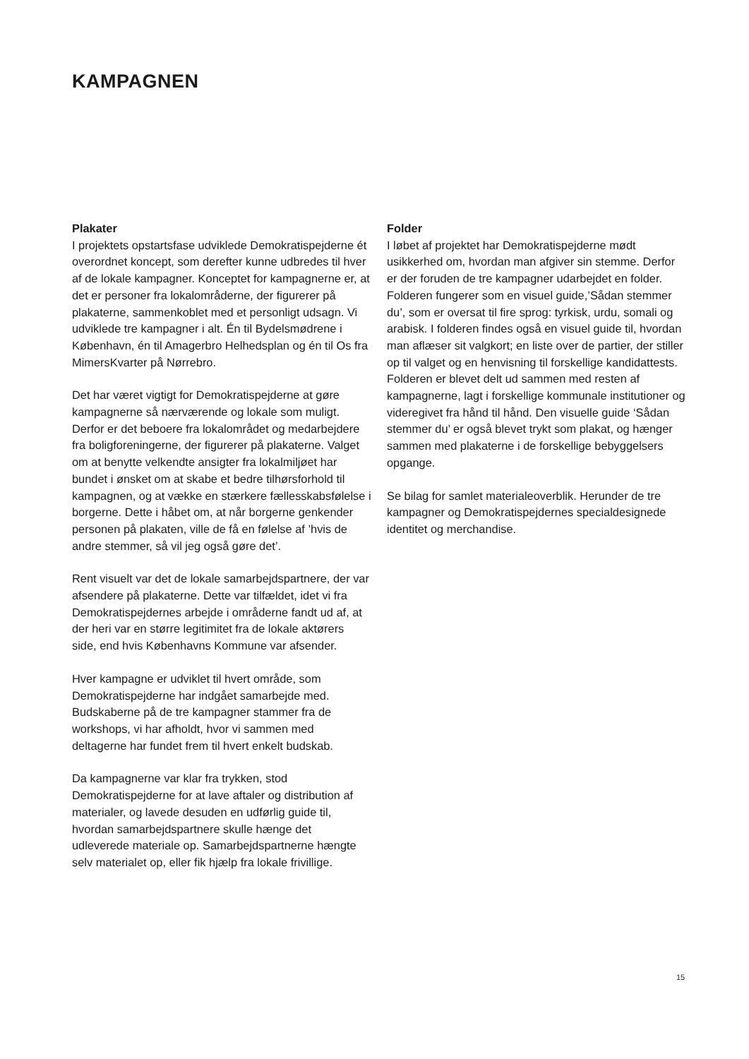KAMPAGNEN
Plakater
I projektets opstartsfase udviklede Demokratispejderne ét overordnet koncept, som derefter kunne udbredes til hver af de lokale kampagner. Konceptet for kampagnerne er, at det er personer fra lokalområderne, der figurerer på plakaterne, sammenkoblet med et personligt udsagn. Vi udviklede tre kampagner i alt. Én til Bydelsmødrene i København, én til Amagerbro Helhedsplan og én til Os fra MimersKvarter på Nørrebro.
Det har været vigtigt for Demokratispejderne at gøre kampagnerne så nærværende og lokale som muligt. Derfor er det beboere fra lokalområdet og medarbejdere fra boligforeningerne, der figurerer på plakaterne. Valget om at benytte velkendte ansigter fra lokalmiljøet har bundet i ønsket om at skabe et bedre tilhørsforhold til kampagnen, og at vække en stærkere fællesskabsfølelse i borgerne. Dette i håbet om, at når borgerne genkender personen på plakaten, ville de få en følelse af ’hvis de andre stemmer, så vil jeg også gøre det’.
Rent visuelt var det de lokale samarbejdspartnere, der var afsendere på plakaterne. Dette var tilfældet, idet vi fra Demokratispejdernes arbejde i områderne fandt ud af, at der heri var en større legitimitet fra de lokale aktørers side, end hvis Københavns Kommune var afsender.
Hver kampagne er udviklet til hvert område, som Demokratispejderne har indgået samarbejde med. Budskaberne på de tre kampagner stammer fra de workshops, vi har afholdt, hvor vi sammen med deltagerne har fundet frem til hvert enkelt budskab.
Da kampagnerne var klar fra trykken, stod Demokratispejderne for at lave aftaler og distribution af materialer, og lavede desuden en udførlig guide til, hvordan samarbejdspartnere skulle hænge det udleverede materiale op. Samarbejdspartnerne hængte selv materialet op, eller fik hjælp fra lokale frivillige.
Folder
I løbet af projektet har Demokratispejderne mødt usikkerhed om, hvordan man afgiver sin stemme. Derfor er der foruden de tre kampagner udarbejdet en folder. Folderen fungerer som en visuel guide,’Sådan stemmer du’, som er oversat til fire sprog: tyrkisk, urdu, somali og arabisk. I folderen findes også en visuel guide til, hvordan man aflæser sit valgkort; en liste over de partier, der stiller op til valget og en henvisning til forskellige kandidattests. Folderen er blevet delt ud sammen med resten af kampagnerne, lagt i forskellige kommunale institutioner og videregivet fra hånd til hånd. Den visuelle guide ‘Sådan stemmer du’ er også blevet trykt som plakat, og hænger sammen med plakaterne i de forskellige bebyggelsers opgange.
Se bilag for samlet materialeoverblik. Herunder de tre kampagner og Demokratispejdernes specialdesignede identitet og merchandise.
15